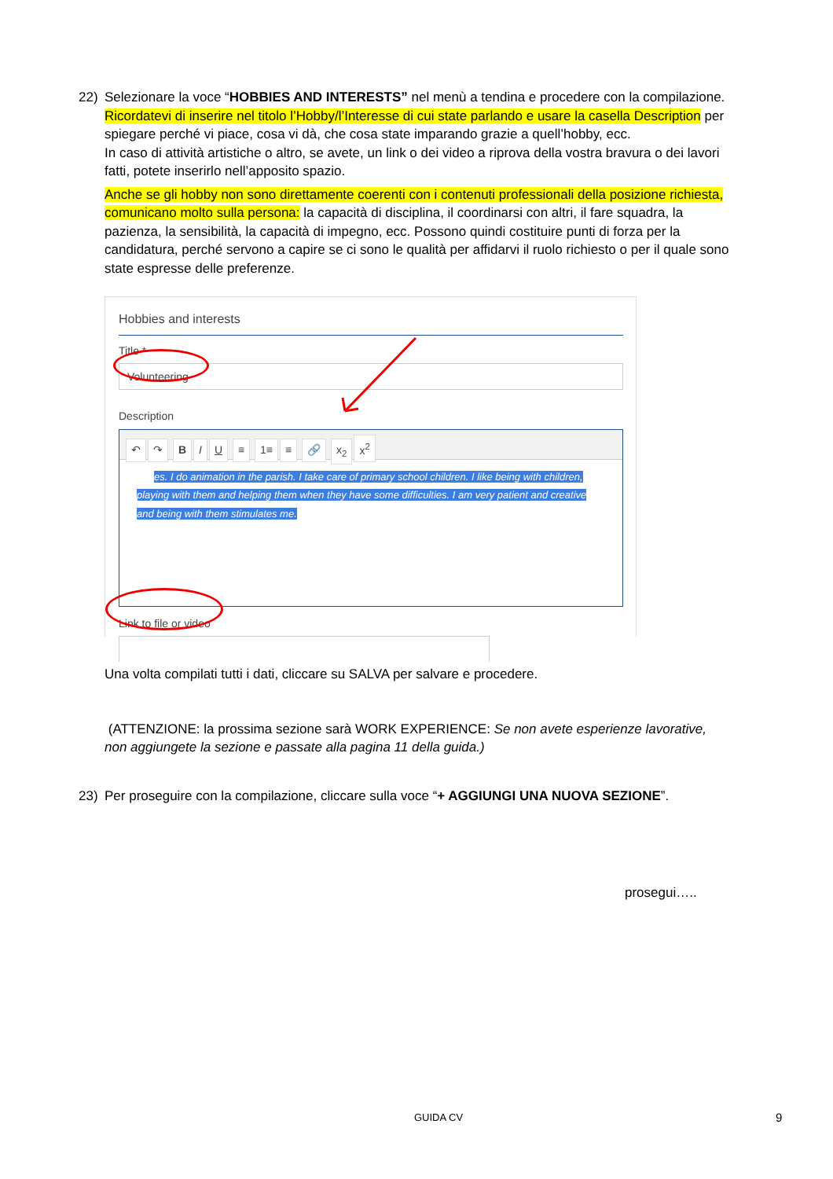22) Selezionare la voce “HOBBIES AND INTERESTS” nel menù a tendina e procedere con la compilazione.
Ricordatevi di inserire nel titolo l’Hobby/l’Interesse di cui state parlando e usare la casella Description per spiegare perché vi piace, cosa vi dà, che cosa state imparando grazie a quell’hobby, ecc.
In caso di attività artistiche o altro, se avete, un link o dei video a riprova della vostra bravura o dei lavori fatti, potete inserirlo nell’apposito spazio.
Anche se gli hobby non sono direttamente coerenti con i contenuti professionali della posizione richiesta, comunicano molto sulla persona: la capacità di disciplina, il coordinarsi con altri, il fare squadra, la pazienza, la sensibilità, la capacità di impegno, ecc. Possono quindi costituire punti di forza per la candidatura, perché servono a capire se ci sono le qualità per affidarvi il ruolo richiesto o per il quale sono state espresse delle preferenze.
Hobbies and interests
Title *
Volunteering
Description
↶ ↷ BIU ≡ 1≡ ≡ 🔗 x<sub>2</sub> x<sup>2</sup>
es. I do animation in the parish. I take care of primary school children. I like being with children, playing with them and helping them when they have some difficulties. I am very patient and creative and being with them stimulates me.
Link to file or video
Una volta compilati tutti i dati, cliccare su SALVA per salvare e procedere.
(ATTENZIONE: la prossima sezione sarà WORK EXPERIENCE: Se non avete esperienze lavorative, non aggiungete la sezione e passate alla pagina 11 della guida.)
23) Per proseguire con la compilazione, cliccare sulla voce “+ AGGIUNGI UNA NUOVA SEZIONE”.
prosegui…..
GUIDA CV 9